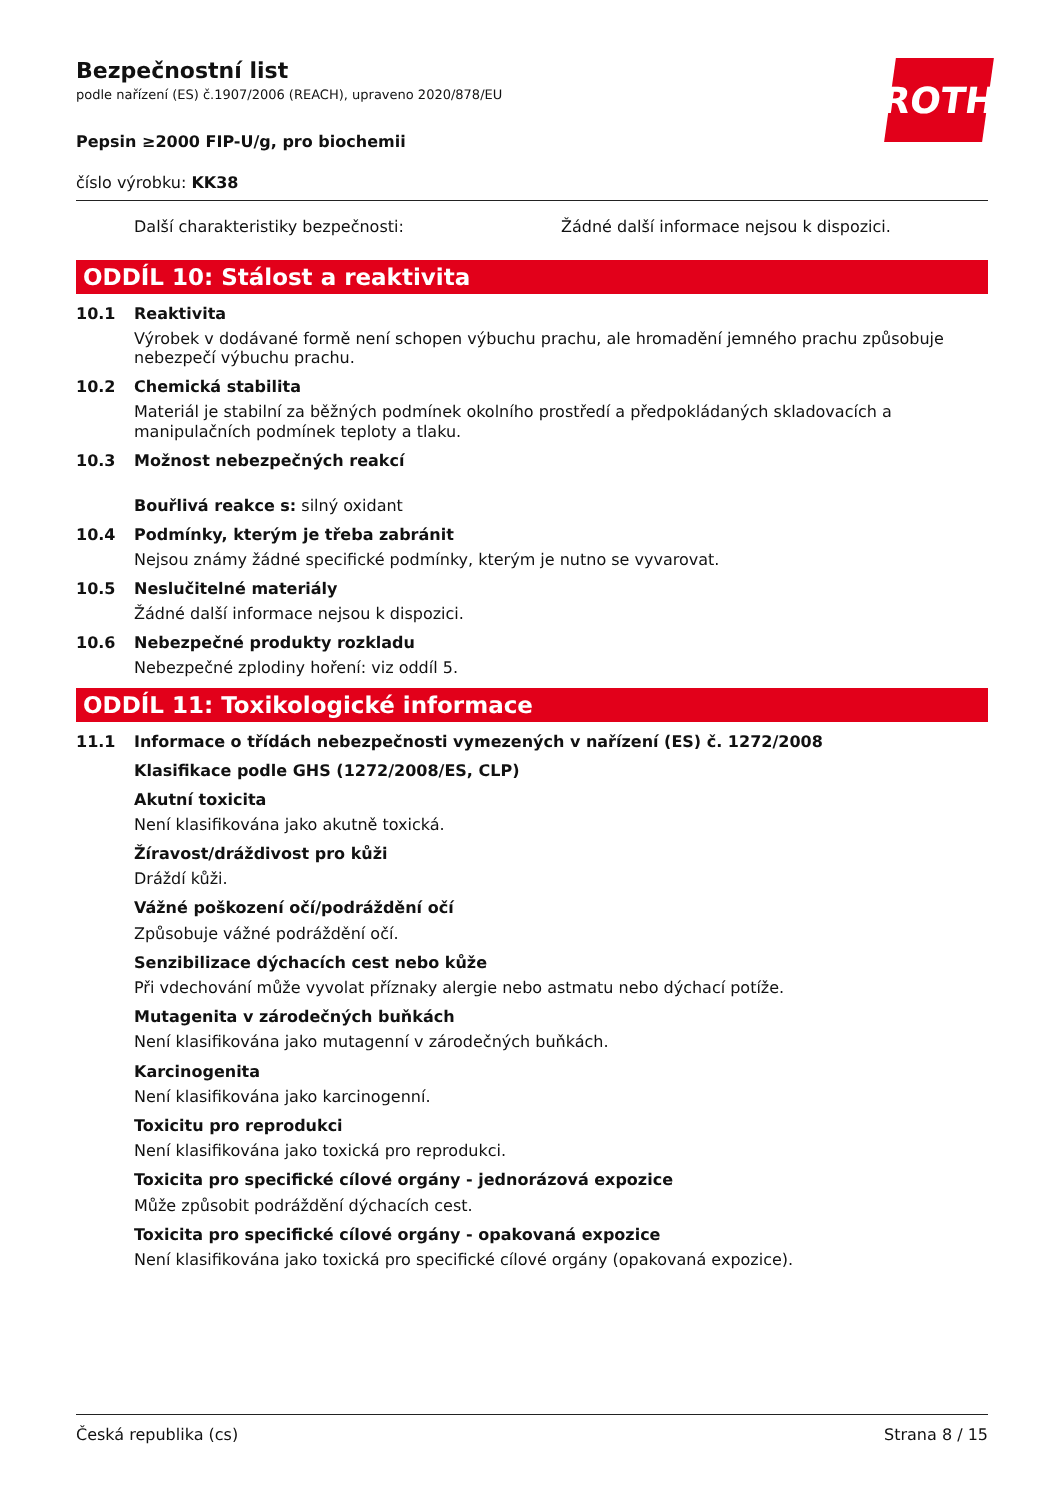ROTH
Bezpečnostní list
podle nařízení (ES) č.1907/2006 (REACH), upraveno 2020/878/EU
Pepsin ≥2000 FIP-U/g, pro biochemii
číslo výrobku: KK38
Další charakteristiky bezpečnosti:
Žádné další informace nejsou k dispozici.
ODDÍL 10: Stálost a reaktivita
10.1 Reaktivita
Výrobek v dodávané formě není schopen výbuchu prachu, ale hromadění jemného prachu způsobuje nebezpečí výbuchu prachu.
10.2 Chemická stabilita
Materiál je stabilní za běžných podmínek okolního prostředí a předpokládaných skladovacích a manipulačních podmínek teploty a tlaku.
10.3 Možnost nebezpečných reakcí
Bouřlivá reakce s: silný oxidant
10.4 Podmínky, kterým je třeba zabránit
Nejsou známy žádné specifické podmínky, kterým je nutno se vyvarovat.
10.5 Neslučitelné materiály
Žádné další informace nejsou k dispozici.
10.6 Nebezpečné produkty rozkladu
Nebezpečné zplodiny hoření: viz oddíl 5.
ODDÍL 11: Toxikologické informace
11.1 Informace o třídách nebezpečnosti vymezených v nařízení (ES) č. 1272/2008
Klasifikace podle GHS (1272/2008/ES, CLP)
Akutní toxicita
Není klasifikována jako akutně toxická.
Žíravost/dráždivost pro kůži
Dráždí kůži.
Vážné poškození očí/podráždění očí
Způsobuje vážné podráždění očí.
Senzibilizace dýchacích cest nebo kůže
Při vdechování může vyvolat příznaky alergie nebo astmatu nebo dýchací potíže.
Mutagenita v zárodečných buňkách
Není klasifikována jako mutagenní v zárodečných buňkách.
Karcinogenita
Není klasifikována jako karcinogenní.
Toxicitu pro reprodukci
Není klasifikována jako toxická pro reprodukci.
Toxicita pro specifické cílové orgány - jednorázová expozice
Může způsobit podráždění dýchacích cest.
Toxicita pro specifické cílové orgány - opakovaná expozice
Není klasifikována jako toxická pro specifické cílové orgány (opakovaná expozice).
Česká republika (cs) Strana 8 / 15